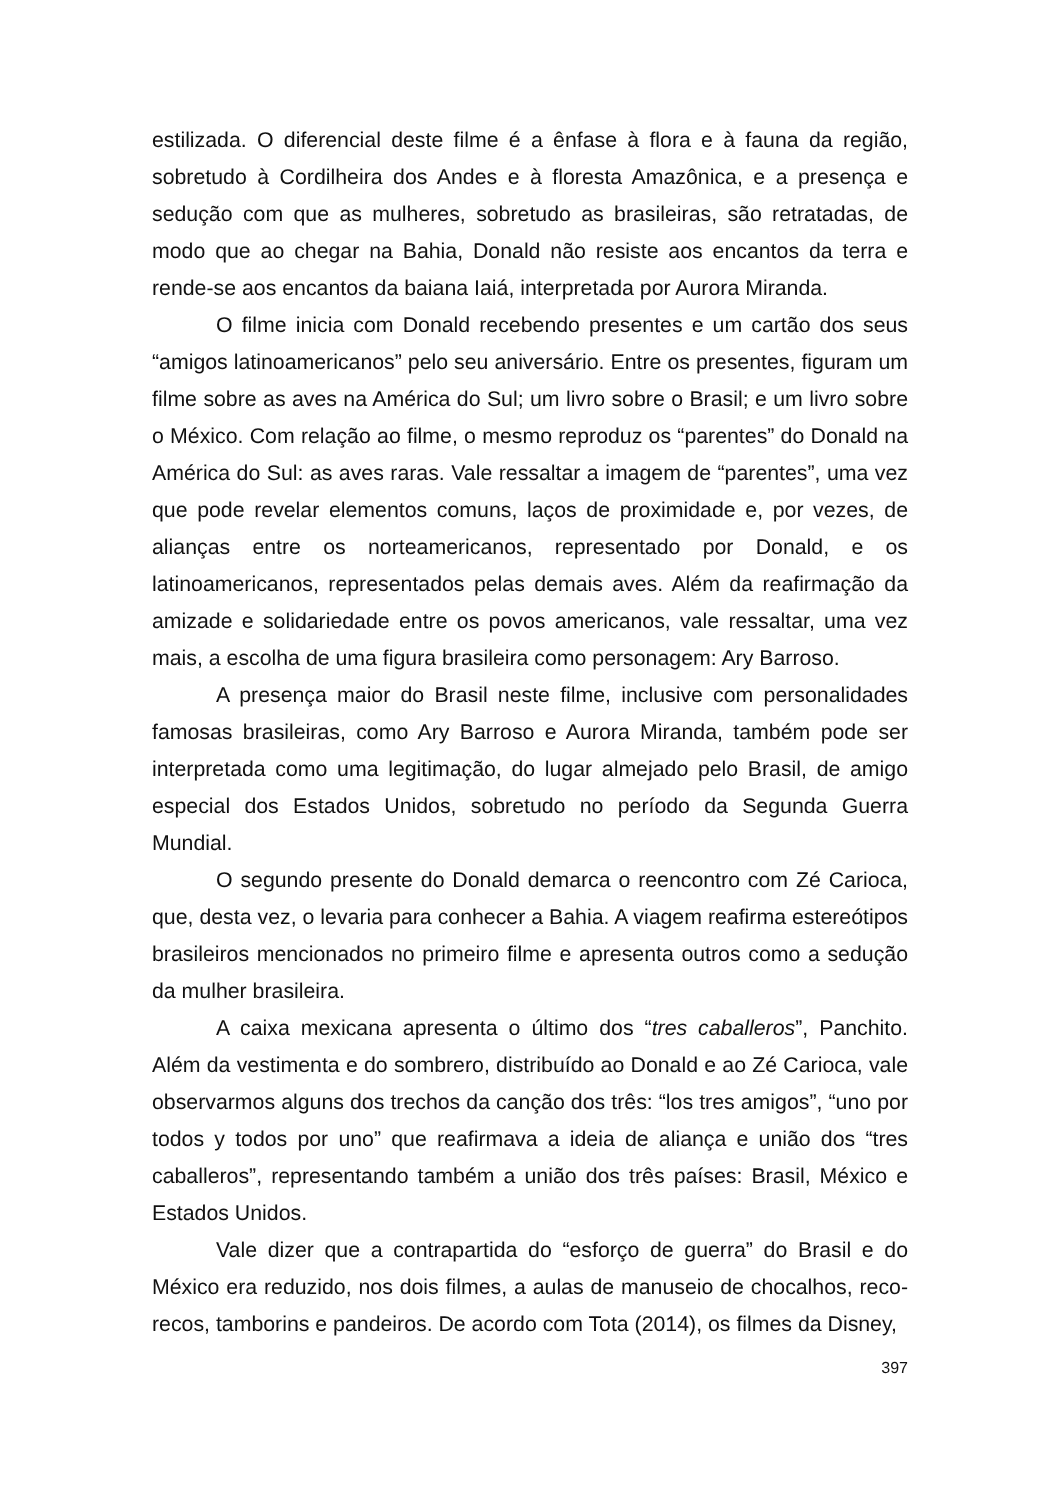estilizada. O diferencial deste filme é a ênfase à flora e à fauna da região, sobretudo à Cordilheira dos Andes e à floresta Amazônica, e a presença e sedução com que as mulheres, sobretudo as brasileiras, são retratadas, de modo que ao chegar na Bahia, Donald não resiste aos encantos da terra e rende-se aos encantos da baiana Iaiá, interpretada por Aurora Miranda.
O filme inicia com Donald recebendo presentes e um cartão dos seus “amigos latinoamericanos” pelo seu aniversário. Entre os presentes, figuram um filme sobre as aves na América do Sul; um livro sobre o Brasil; e um livro sobre o México. Com relação ao filme, o mesmo reproduz os “parentes” do Donald na América do Sul: as aves raras. Vale ressaltar a imagem de “parentes”, uma vez que pode revelar elementos comuns, laços de proximidade e, por vezes, de alianças entre os norteamericanos, representado por Donald, e os latinoamericanos, representados pelas demais aves. Além da reafirmação da amizade e solidariedade entre os povos americanos, vale ressaltar, uma vez mais, a escolha de uma figura brasileira como personagem: Ary Barroso.
A presença maior do Brasil neste filme, inclusive com personalidades famosas brasileiras, como Ary Barroso e Aurora Miranda, também pode ser interpretada como uma legitimação, do lugar almejado pelo Brasil, de amigo especial dos Estados Unidos, sobretudo no período da Segunda Guerra Mundial.
O segundo presente do Donald demarca o reencontro com Zé Carioca, que, desta vez, o levaria para conhecer a Bahia. A viagem reafirma estereótipos brasileiros mencionados no primeiro filme e apresenta outros como a sedução da mulher brasileira.
A caixa mexicana apresenta o último dos “tres caballeros”, Panchito. Além da vestimenta e do sombrero, distribuído ao Donald e ao Zé Carioca, vale observarmos alguns dos trechos da canção dos três: “los tres amigos”, “uno por todos y todos por uno” que reafirmava a ideia de aliança e união dos “tres caballeros”, representando também a união dos três países: Brasil, México e Estados Unidos.
Vale dizer que a contrapartida do “esforço de guerra” do Brasil e do México era reduzido, nos dois filmes, a aulas de manuseio de chocalhos, reco-recos, tamborins e pandeiros. De acordo com Tota (2014), os filmes da Disney,
397